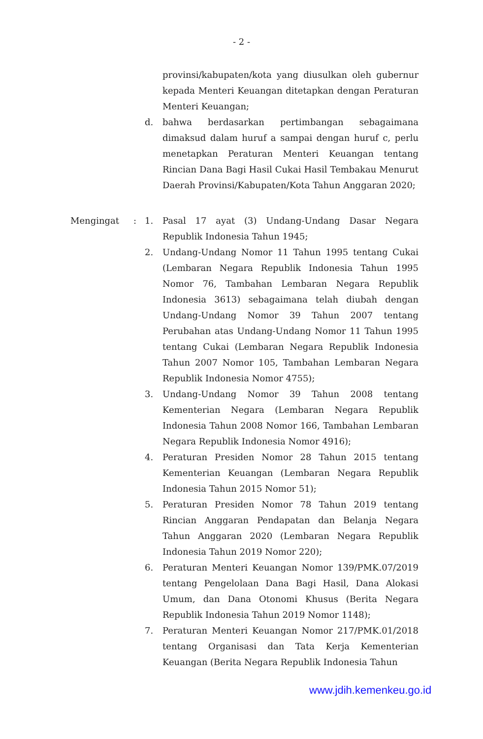- 2 -
provinsi/kabupaten/kota yang diusulkan oleh gubernur kepada Menteri Keuangan ditetapkan dengan Peraturan Menteri Keuangan;
d. bahwa berdasarkan pertimbangan sebagaimana dimaksud dalam huruf a sampai dengan huruf c, perlu menetapkan Peraturan Menteri Keuangan tentang Rincian Dana Bagi Hasil Cukai Hasil Tembakau Menurut Daerah Provinsi/Kabupaten/Kota Tahun Anggaran 2020;
Mengingat: 1. Pasal 17 ayat (3) Undang-Undang Dasar Negara Republik Indonesia Tahun 1945;
2. Undang-Undang Nomor 11 Tahun 1995 tentang Cukai (Lembaran Negara Republik Indonesia Tahun 1995 Nomor 76, Tambahan Lembaran Negara Republik Indonesia 3613) sebagaimana telah diubah dengan Undang-Undang Nomor 39 Tahun 2007 tentang Perubahan atas Undang-Undang Nomor 11 Tahun 1995 tentang Cukai (Lembaran Negara Republik Indonesia Tahun 2007 Nomor 105, Tambahan Lembaran Negara Republik Indonesia Nomor 4755);
3. Undang-Undang Nomor 39 Tahun 2008 tentang Kementerian Negara (Lembaran Negara Republik Indonesia Tahun 2008 Nomor 166, Tambahan Lembaran Negara Republik Indonesia Nomor 4916);
4. Peraturan Presiden Nomor 28 Tahun 2015 tentang Kementerian Keuangan (Lembaran Negara Republik Indonesia Tahun 2015 Nomor 51);
5. Peraturan Presiden Nomor 78 Tahun 2019 tentang Rincian Anggaran Pendapatan dan Belanja Negara Tahun Anggaran 2020 (Lembaran Negara Republik Indonesia Tahun 2019 Nomor 220);
6. Peraturan Menteri Keuangan Nomor 139/PMK.07/2019 tentang Pengelolaan Dana Bagi Hasil, Dana Alokasi Umum, dan Dana Otonomi Khusus (Berita Negara Republik Indonesia Tahun 2019 Nomor 1148);
7. Peraturan Menteri Keuangan Nomor 217/PMK.01/2018 tentang Organisasi dan Tata Kerja Kementerian Keuangan (Berita Negara Republik Indonesia Tahun
www.jdih.kemenkeu.go.id